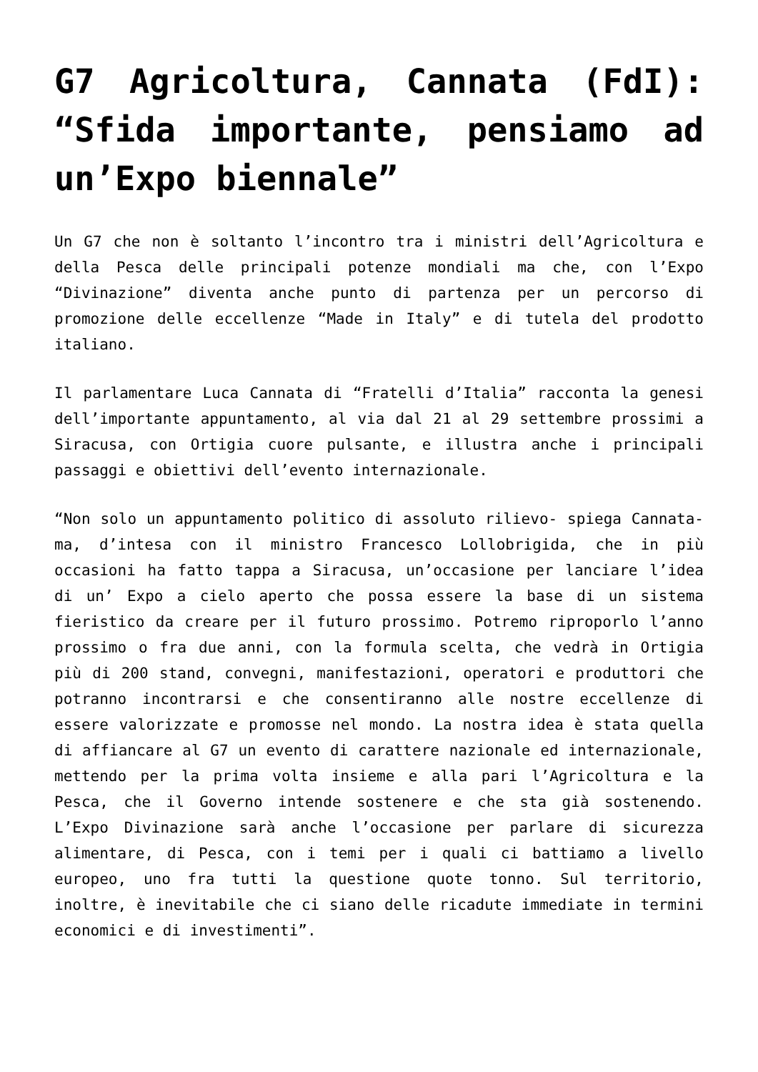G7 Agricoltura, Cannata (FdI): “Sfida importante, pensiamo ad un’Expo biennale”
Un G7 che non è soltanto l’incontro tra i ministri dell’Agricoltura e della Pesca delle principali potenze mondiali ma che, con l’Expo “Divinazione” diventa anche punto di partenza per un percorso di promozione delle eccellenze “Made in Italy” e di tutela del prodotto italiano.
Il parlamentare Luca Cannata di “Fratelli d’Italia” racconta la genesi dell’importante appuntamento, al via dal 21 al 29 settembre prossimi a Siracusa, con Ortigia cuore pulsante, e illustra anche i principali passaggi e obiettivi dell’evento internazionale.
“Non solo un appuntamento politico di assoluto rilievo- spiega Cannata- ma, d’intesa con il ministro Francesco Lollobrigida, che in più occasioni ha fatto tappa a Siracusa, un’occasione per lanciare l’idea di un’ Expo a cielo aperto che possa essere la base di un sistema fieristico da creare per il futuro prossimo. Potremo riproporlo l’anno prossimo o fra due anni, con la formula scelta, che vedrà in Ortigia più di 200 stand, convegni, manifestazioni, operatori e produttori che potranno incontrarsi e che consentiranno alle nostre eccellenze di essere valorizzate e promosse nel mondo. La nostra idea è stata quella di affiancare al G7 un evento di carattere nazionale ed internazionale, mettendo per la prima volta insieme e alla pari l’Agricoltura e la Pesca, che il Governo intende sostenere e che sta già sostenendo. L’Expo Divinazione sarà anche l’occasione per parlare di sicurezza alimentare, di Pesca, con i temi per i quali ci battiamo a livello europeo, uno fra tutti la questione quote tonno. Sul territorio, inoltre, è inevitabile che ci siano delle ricadute immediate in termini economici e di investimenti”.